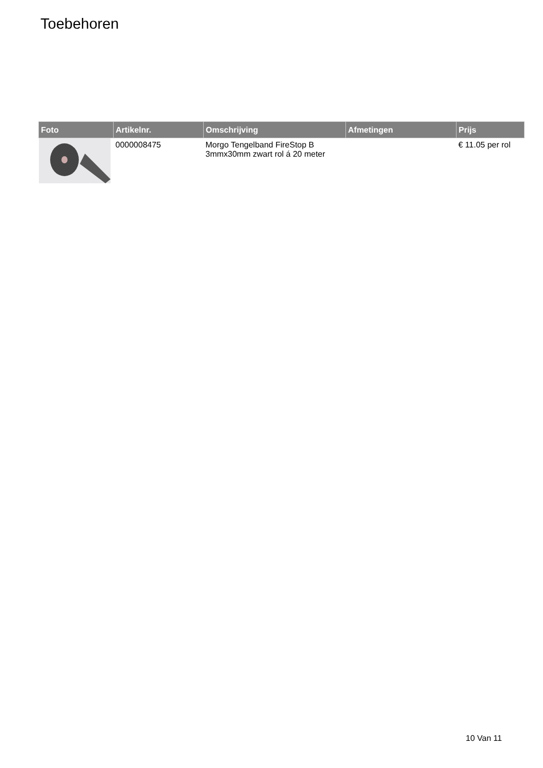Toebehoren
| Foto | Artikelnr. | Omschrijving | Afmetingen | Prijs |
| --- | --- | --- | --- | --- |
| | 0000008475 | Morgo Tengelband FireStop B 3mmx30mm zwart rol á 20 meter | | € 11.05 per rol |
10 Van 11